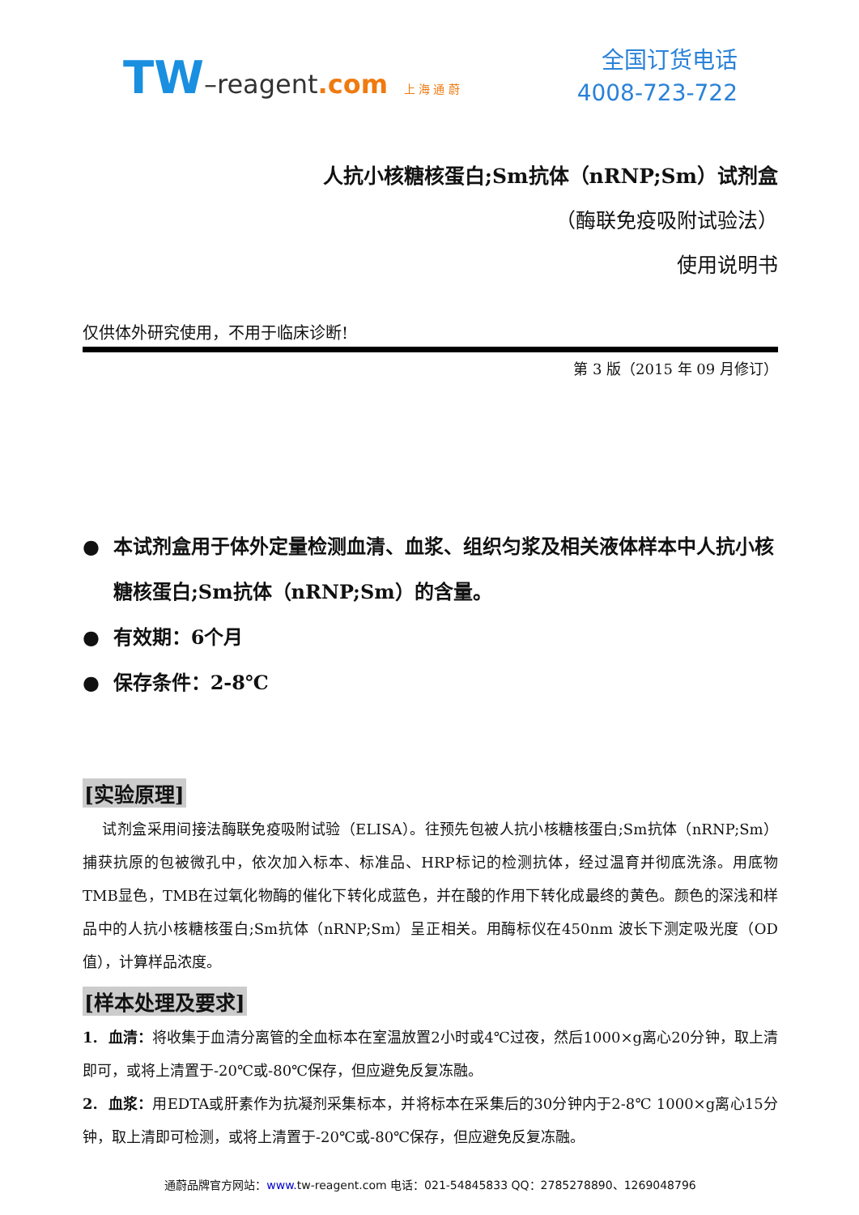TW–reagent.com 上 海 通 蔚
全国订货电话
4008-723-722
人抗小核糖核蛋白;Sm抗体（nRNP;Sm）试剂盒
（酶联免疫吸附试验法）
使用说明书
仅供体外研究使用，不用于临床诊断!
第 3 版（2015 年 09 月修订）
● 本试剂盒用于体外定量检测血清、血浆、组织匀浆及相关液体样本中人抗小核糖核蛋白;Sm抗体（nRNP;Sm）的含量。
● 有效期：6个月
● 保存条件：2-8℃
[实验原理]
试剂盒采用间接法酶联免疫吸附试验（ELISA）。往预先包被人抗小核糖核蛋白;Sm抗体（nRNP;Sm）捕获抗原的包被微孔中，依次加入标本、标准品、HRP标记的检测抗体，经过温育并彻底洗涤。用底物TMB显色，TMB在过氧化物酶的催化下转化成蓝色，并在酸的作用下转化成最终的黄色。颜色的深浅和样品中的人抗小核糖核蛋白;Sm抗体（nRNP;Sm）呈正相关。用酶标仪在450nm 波长下测定吸光度（OD 值），计算样品浓度。
[样本处理及要求]
1. 血清：将收集于血清分离管的全血标本在室温放置2小时或4℃过夜，然后1000×g离心20分钟，取上清即可，或将上清置于-20℃或-80℃保存，但应避免反复冻融。
2. 血浆：用EDTA或肝素作为抗凝剂采集标本，并将标本在采集后的30分钟内于2-8℃ 1000×g离心15分钟，取上清即可检测，或将上清置于-20℃或-80℃保存，但应避免反复冻融。
通蔚品牌官方网站：www. tw-reagent.com 电话：021-54845833 QQ：2785278890、1269048796